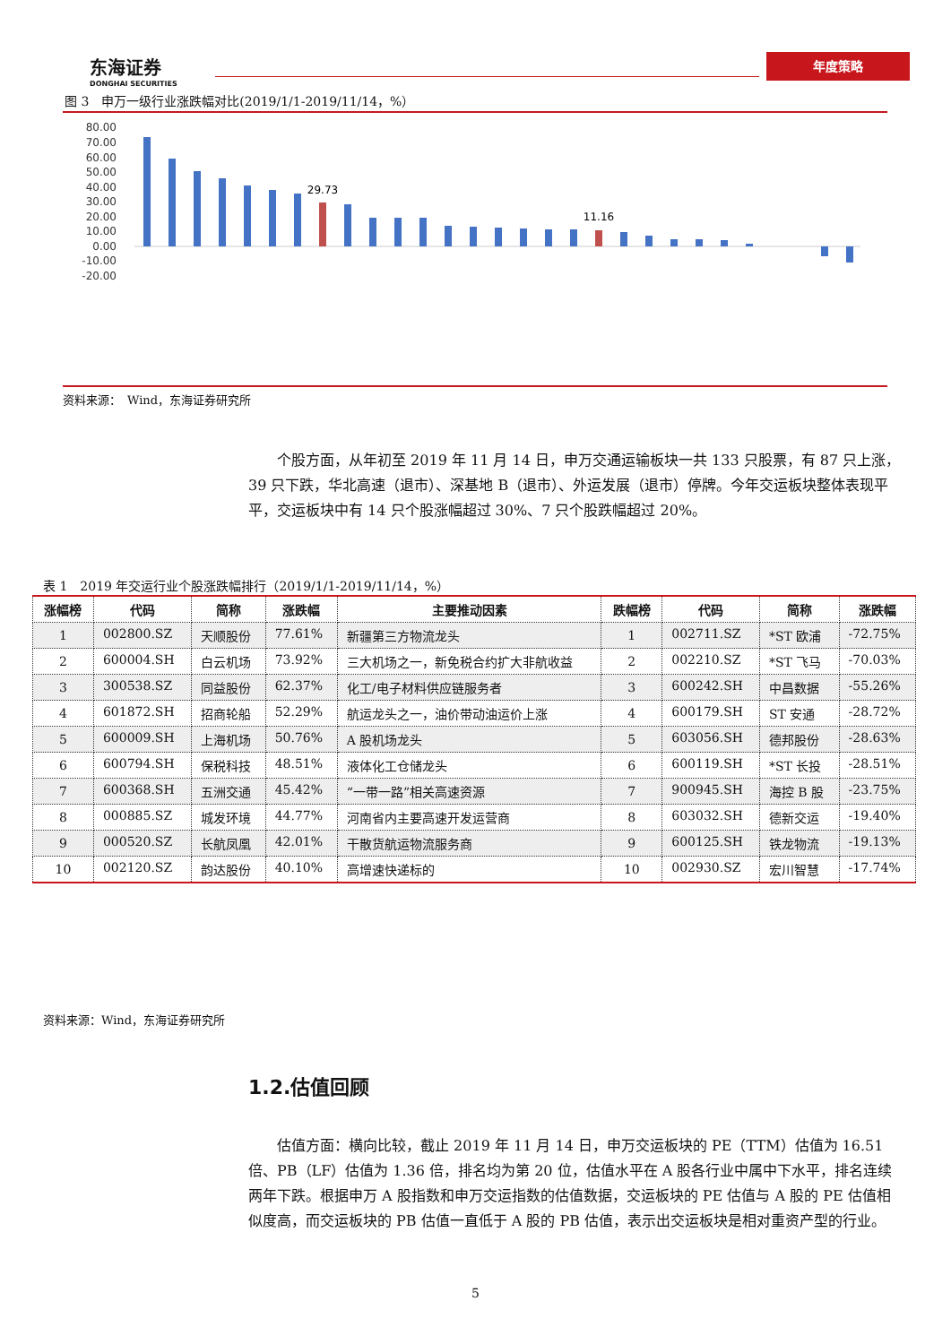东海证券
DONGHAI SECURITIES
年度策略
图 3　申万一级行业涨跌幅对比(2019/1/1-2019/11/14，%）
80.00
70.00
60.00
50.00
40.00
30.00
20.00
10.00
0.00
-10.00
-20.00
29.73
11.16
资料来源：　Wind，东海证券研究所
个股方面，从年初至 2019 年 11 月 14 日，申万交通运输板块一共 133 只股票，有 87 只上涨，39 只下跌，华北高速（退市）、深基地 B（退市）、外运发展（退市）停牌。今年交运板块整体表现平平，交运板块中有 14 只个股涨幅超过 30%、7 只个股跌幅超过 20%。
表 1　2019 年交运行业个股涨跌幅排行（2019/1/1-2019/11/14，%）
| 涨幅榜 | 代码 | 简称 | 涨跌幅 | 主要推动因素 | 跌幅榜 | 代码 | 简称 | 涨跌幅 |
| --- | --- | --- | --- | --- | --- | --- | --- | --- |
| 1 | 002800.SZ | 天顺股份 | 77.61% | 新疆第三方物流龙头 | 1 | 002711.SZ | *ST 欧浦 | -72.75% |
| 2 | 600004.SH | 白云机场 | 73.92% | 三大机场之一，新免税合约扩大非航收益 | 2 | 002210.SZ | *ST 飞马 | -70.03% |
| 3 | 300538.SZ | 同益股份 | 62.37% | 化工/电子材料供应链服务者 | 3 | 600242.SH | 中昌数据 | -55.26% |
| 4 | 601872.SH | 招商轮船 | 52.29% | 航运龙头之一，油价带动油运价上涨 | 4 | 600179.SH | ST 安通 | -28.72% |
| 5 | 600009.SH | 上海机场 | 50.76% | A 股机场龙头 | 5 | 603056.SH | 德邦股份 | -28.63% |
| 6 | 600794.SH | 保税科技 | 48.51% | 液体化工仓储龙头 | 6 | 600119.SH | *ST 长投 | -28.51% |
| 7 | 600368.SH | 五洲交通 | 45.42% | “一带一路”相关高速资源 | 7 | 900945.SH | 海控 B 股 | -23.75% |
| 8 | 000885.SZ | 城发环境 | 44.77% | 河南省内主要高速开发运营商 | 8 | 603032.SH | 德新交运 | -19.40% |
| 9 | 000520.SZ | 长航凤凰 | 42.01% | 干散货航运物流服务商 | 9 | 600125.SH | 铁龙物流 | -19.13% |
| 10 | 002120.SZ | 韵达股份 | 40.10% | 高增速快递标的 | 10 | 002930.SZ | 宏川智慧 | -17.74% |
资料来源：Wind，东海证券研究所
1.2.估值回顾
估值方面：横向比较，截止 2019 年 11 月 14 日，申万交运板块的 PE（TTM）估值为 16.51 倍、PB（LF）估值为 1.36 倍，排名均为第 20 位，估值水平在 A 股各行业中属中下水平，排名连续两年下跌。根据申万 A 股指数和申万交运指数的估值数据，交运板块的 PE 估值与 A 股的 PE 估值相似度高，而交运板块的 PB 估值一直低于 A 股的 PB 估值，表示出交运板块是相对重资产型的行业。
5